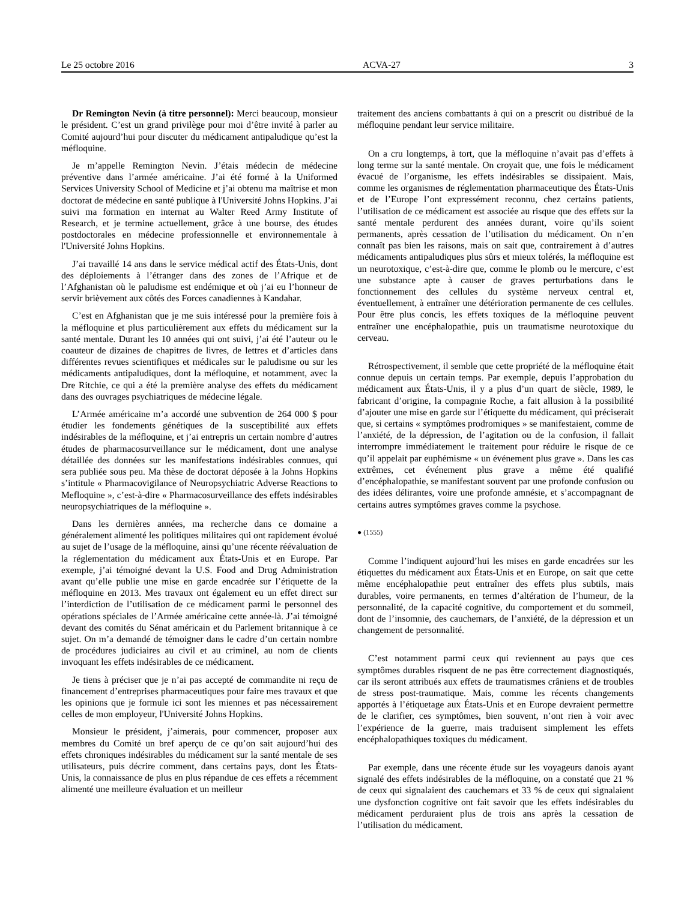Le 25 octobre 2016 ACVA-27 3
Dr Remington Nevin (à titre personnel): Merci beaucoup, monsieur le président. C’est un grand privilège pour moi d’être invité à parler au Comité aujourd’hui pour discuter du médicament antipaludique qu’est la méfloquine.
Je m’appelle Remington Nevin. J’étais médecin de médecine préventive dans l’armée américaine. J’ai été formé à la Uniformed Services University School of Medicine et j’ai obtenu ma maîtrise et mon doctorat de médecine en santé publique à l'Université Johns Hopkins. J’ai suivi ma formation en internat au Walter Reed Army Institute of Research, et je termine actuellement, grâce à une bourse, des études postdoctorales en médecine professionnelle et environnementale à l'Université Johns Hopkins.
J’ai travaillé 14 ans dans le service médical actif des États-Unis, dont des déploiements à l’étranger dans des zones de l’Afrique et de l’Afghanistan où le paludisme est endémique et où j’ai eu l’honneur de servir brièvement aux côtés des Forces canadiennes à Kandahar.
C’est en Afghanistan que je me suis intéressé pour la première fois à la méfloquine et plus particulièrement aux effets du médicament sur la santé mentale. Durant les 10 années qui ont suivi, j’ai été l’auteur ou le coauteur de dizaines de chapitres de livres, de lettres et d’articles dans différentes revues scientifiques et médicales sur le paludisme ou sur les médicaments antipaludiques, dont la méfloquine, et notamment, avec la Dre Ritchie, ce qui a été la première analyse des effets du médicament dans des ouvrages psychiatriques de médecine légale.
L’Armée américaine m’a accordé une subvention de 264 000 $ pour étudier les fondements génétiques de la susceptibilité aux effets indésirables de la méfloquine, et j’ai entrepris un certain nombre d’autres études de pharmacosurveillance sur le médicament, dont une analyse détaillée des données sur les manifestations indésirables connues, qui sera publiée sous peu. Ma thèse de doctorat déposée à la Johns Hopkins s’intitule « Pharmacovigilance of Neuropsychiatric Adverse Reactions to Mefloquine », c’est-à-dire « Pharmacosurveillance des effets indésirables neuropsychiatriques de la méfloquine ».
Dans les dernières années, ma recherche dans ce domaine a généralement alimenté les politiques militaires qui ont rapidement évolué au sujet de l’usage de la méfloquine, ainsi qu’une récente réévaluation de la réglementation du médicament aux États-Unis et en Europe. Par exemple, j’ai témoigné devant la U.S. Food and Drug Administration avant qu’elle publie une mise en garde encadrée sur l’étiquette de la méfloquine en 2013. Mes travaux ont également eu un effet direct sur l’interdiction de l’utilisation de ce médicament parmi le personnel des opérations spéciales de l’Armée américaine cette année-là. J’ai témoigné devant des comités du Sénat américain et du Parlement britannique à ce sujet. On m’a demandé de témoigner dans le cadre d’un certain nombre de procédures judiciaires au civil et au criminel, au nom de clients invoquant les effets indésirables de ce médicament.
Je tiens à préciser que je n’ai pas accepté de commandite ni reçu de financement d’entreprises pharmaceutiques pour faire mes travaux et que les opinions que je formule ici sont les miennes et pas nécessairement celles de mon employeur, l'Université Johns Hopkins.
Monsieur le président, j’aimerais, pour commencer, proposer aux membres du Comité un bref aperçu de ce qu’on sait aujourd’hui des effets chroniques indésirables du médicament sur la santé mentale de ses utilisateurs, puis décrire comment, dans certains pays, dont les États-Unis, la connaissance de plus en plus répandue de ces effets a récemment alimenté une meilleure évaluation et un meilleur
traitement des anciens combattants à qui on a prescrit ou distribué de la méfloquine pendant leur service militaire.
On a cru longtemps, à tort, que la méfloquine n’avait pas d’effets à long terme sur la santé mentale. On croyait que, une fois le médicament évacué de l’organisme, les effets indésirables se dissipaient. Mais, comme les organismes de réglementation pharmaceutique des États-Unis et de l’Europe l’ont expressément reconnu, chez certains patients, l’utilisation de ce médicament est associée au risque que des effets sur la santé mentale perdurent des années durant, voire qu’ils soient permanents, après cessation de l’utilisation du médicament. On n’en connaît pas bien les raisons, mais on sait que, contrairement à d’autres médicaments antipaludiques plus sûrs et mieux tolérés, la méfloquine est un neurotoxique, c’est-à-dire que, comme le plomb ou le mercure, c’est une substance apte à causer de graves perturbations dans le fonctionnement des cellules du système nerveux central et, éventuellement, à entraîner une détérioration permanente de ces cellules. Pour être plus concis, les effets toxiques de la méfloquine peuvent entraîner une encéphalopathie, puis un traumatisme neurotoxique du cerveau.
Rétrospectivement, il semble que cette propriété de la méfloquine était connue depuis un certain temps. Par exemple, depuis l’approbation du médicament aux États-Unis, il y a plus d’un quart de siècle, 1989, le fabricant d’origine, la compagnie Roche, a fait allusion à la possibilité d’ajouter une mise en garde sur l’étiquette du médicament, qui préciserait que, si certains « symptômes prodromiques » se manifestaient, comme de l’anxiété, de la dépression, de l’agitation ou de la confusion, il fallait interrompre immédiatement le traitement pour réduire le risque de ce qu’il appelait par euphémisme « un événement plus grave ». Dans les cas extrêmes, cet événement plus grave a même été qualifié d’encéphalopathie, se manifestant souvent par une profonde confusion ou des idées délirantes, voire une profonde amnésie, et s’accompagnant de certains autres symptômes graves comme la psychose.
● (1555)
Comme l’indiquent aujourd’hui les mises en garde encadrées sur les étiquettes du médicament aux États-Unis et en Europe, on sait que cette même encéphalopathie peut entraîner des effets plus subtils, mais durables, voire permanents, en termes d’altération de l’humeur, de la personnalité, de la capacité cognitive, du comportement et du sommeil, dont de l’insomnie, des cauchemars, de l’anxiété, de la dépression et un changement de personnalité.
C’est notamment parmi ceux qui reviennent au pays que ces symptômes durables risquent de ne pas être correctement diagnostiqués, car ils seront attribués aux effets de traumatismes crâniens et de troubles de stress post-traumatique. Mais, comme les récents changements apportés à l’étiquetage aux États-Unis et en Europe devraient permettre de le clarifier, ces symptômes, bien souvent, n’ont rien à voir avec l’expérience de la guerre, mais traduisent simplement les effets encéphalopathiques toxiques du médicament.
Par exemple, dans une récente étude sur les voyageurs danois ayant signalé des effets indésirables de la méfloquine, on a constaté que 21 % de ceux qui signalaient des cauchemars et 33 % de ceux qui signalaient une dysfonction cognitive ont fait savoir que les effets indésirables du médicament perduraient plus de trois ans après la cessation de l’utilisation du médicament.